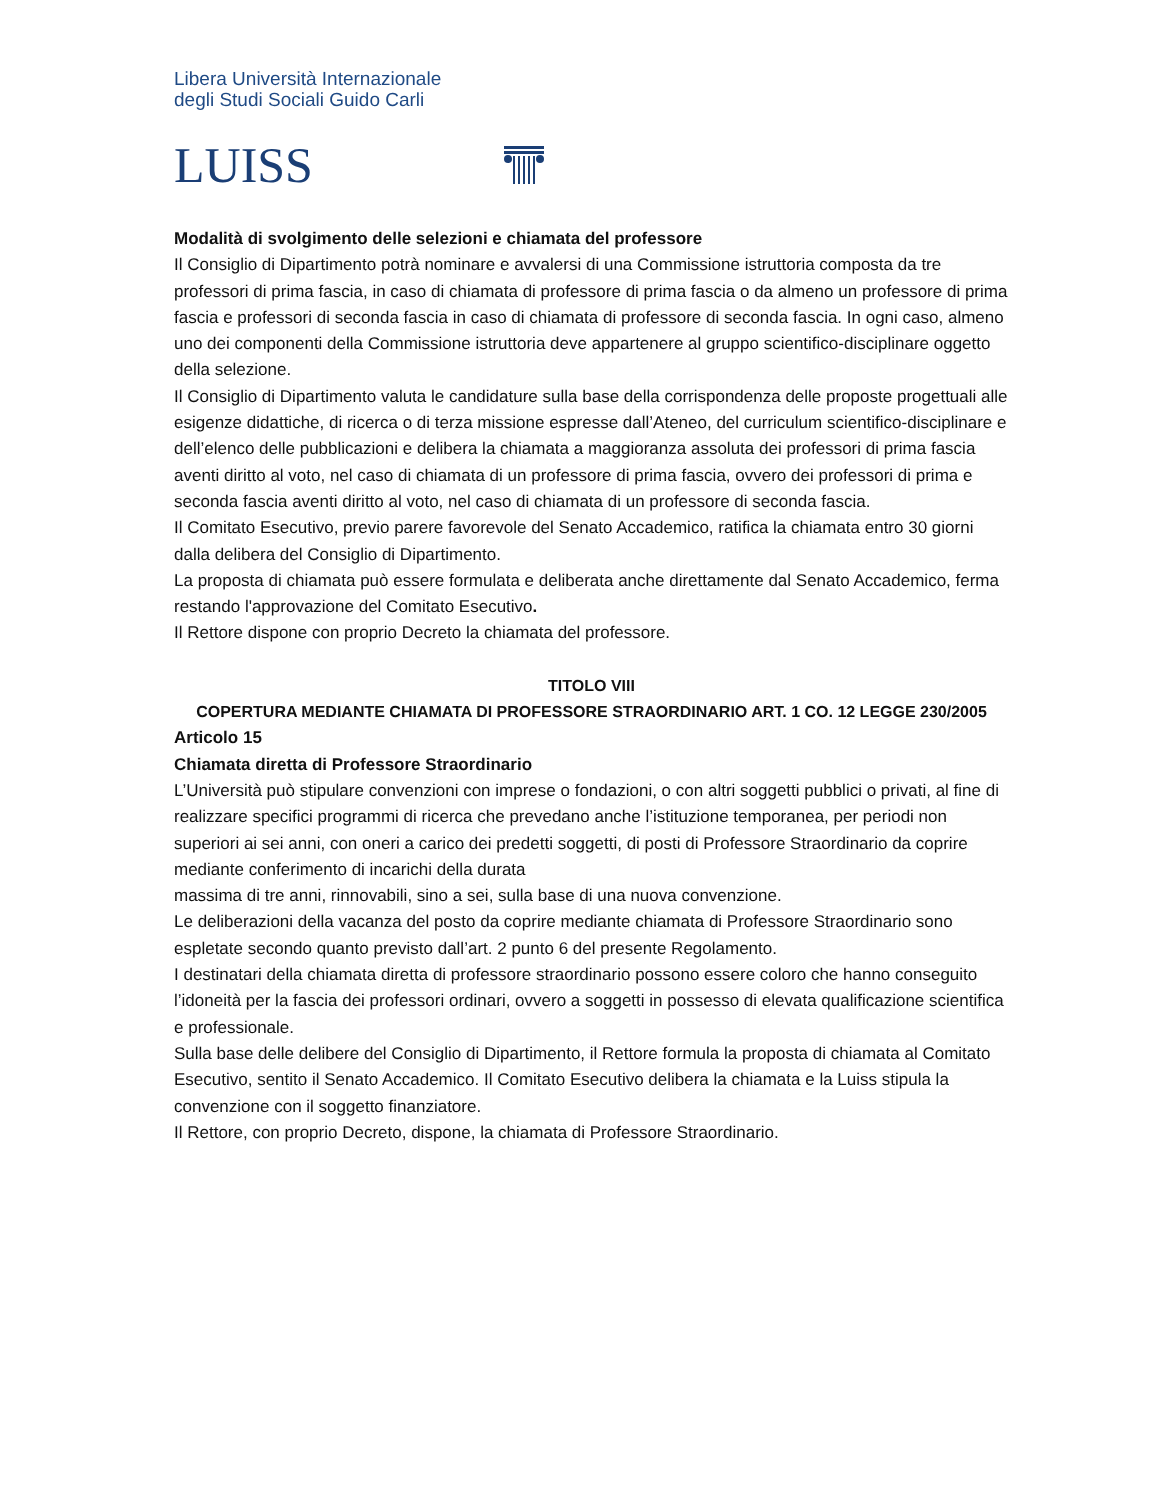Libera Università Internazionale
degli Studi Sociali Guido Carli
LUISS
Modalità di svolgimento delle selezioni e chiamata del professore
Il Consiglio di Dipartimento potrà nominare e avvalersi di una Commissione istruttoria composta da tre professori di prima fascia, in caso di chiamata di professore di prima fascia o da almeno un professore di prima fascia e professori di seconda fascia in caso di chiamata di professore di seconda fascia. In ogni caso, almeno uno dei componenti della Commissione istruttoria deve appartenere al gruppo scientifico-disciplinare oggetto della selezione.
Il Consiglio di Dipartimento valuta le candidature sulla base della corrispondenza delle proposte progettuali alle esigenze didattiche, di ricerca o di terza missione espresse dall’Ateneo, del curriculum scientifico-disciplinare e dell’elenco delle pubblicazioni e delibera la chiamata a maggioranza assoluta dei professori di prima fascia aventi diritto al voto, nel caso di chiamata di un professore di prima fascia, ovvero dei professori di prima e seconda fascia aventi diritto al voto, nel caso di chiamata di un professore di seconda fascia.
Il Comitato Esecutivo, previo parere favorevole del Senato Accademico, ratifica la chiamata entro 30 giorni dalla delibera del Consiglio di Dipartimento.
La proposta di chiamata può essere formulata e deliberata anche direttamente dal Senato Accademico, ferma restando l'approvazione del Comitato Esecutivo.
Il Rettore dispone con proprio Decreto la chiamata del professore.
TITOLO VIII
COPERTURA MEDIANTE CHIAMATA DI PROFESSORE STRAORDINARIO ART. 1 CO. 12 LEGGE 230/2005
Articolo 15
Chiamata diretta di Professore Straordinario
L’Università può stipulare convenzioni con imprese o fondazioni, o con altri soggetti pubblici o privati, al fine di realizzare specifici programmi di ricerca che prevedano anche l’istituzione temporanea, per periodi non superiori ai sei anni, con oneri a carico dei predetti soggetti, di posti di Professore Straordinario da coprire mediante conferimento di incarichi della durata
massima di tre anni, rinnovabili, sino a sei, sulla base di una nuova convenzione.
Le deliberazioni della vacanza del posto da coprire mediante chiamata di Professore Straordinario sono espletate secondo quanto previsto dall’art. 2 punto 6 del presente Regolamento.
I destinatari della chiamata diretta di professore straordinario possono essere coloro che hanno conseguito l’idoneità per la fascia dei professori ordinari, ovvero a soggetti in possesso di elevata qualificazione scientifica e professionale.
Sulla base delle delibere del Consiglio di Dipartimento, il Rettore formula la proposta di chiamata al Comitato Esecutivo, sentito il Senato Accademico. Il Comitato Esecutivo delibera la chiamata e la Luiss stipula la convenzione con il soggetto finanziatore.
Il Rettore, con proprio Decreto, dispone, la chiamata di Professore Straordinario.